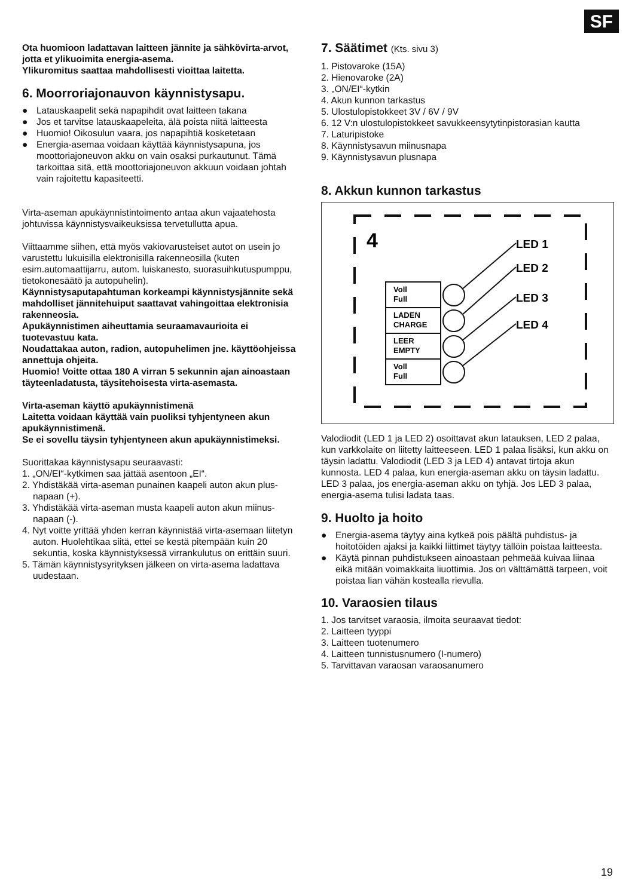SF
Ota huomioon ladattavan laitteen jännite ja sähkövirta-arvot, jotta et ylikuoimita energia-asema.
Ylikuromitus saattaa mahdollisesti vioittaa laitetta.
6. Moorroriajonauvon käynnistysapu.
● Latauskaapelit sekä napapihdit ovat laitteen takana
● Jos et tarvitse latauskaapeleita, älä poista niitä laitteesta
● Huomio! Oikosulun vaara, jos napapihtiä kosketetaan
● Energia-asemaa voidaan käyttää käynnistysapuna, jos moottoriajoneuvon akku on vain osaksi purkautunut. Tämä tarkoittaa sitä, että moottoriajoneuvon akkuun voidaan johtah vain rajoitettu kapasiteetti.
Virta-aseman apukäynnistintoimento antaa akun vajaatehosta johtuvissa käynnistysvaikeuksissa tervetullutta apua.
Viittaamme siihen, että myös vakiovarusteiset autot on usein jo varustettu lukuisilla elektronisilla rakenneosilla (kuten esim.automaattijarru, autom. luiskanesto, suorasuihkutuspumppu, tietokonesäätö ja autopuhelin).
Käynnistysaputapahtuman korkeampi käynnistysjännite sekä mahdolliset jännitehuiput saattavat vahingoittaa elektronisia rakenneosia.
Apukäynnistimen aiheuttamia seuraamavaurioita ei tuotevastuu kata.
Noudattakaa auton, radion, autopuhelimen jne. käyttöohjeissa annettuja ohjeita.
Huomio! Voitte ottaa 180 A virran 5 sekunnin ajan ainoastaan täyteenladatusta, täysitehoisesta virta-asemasta.
Virta-aseman käyttö apukäynnistimenä
Laitetta voidaan käyttää vain puoliksi tyhjentyneen akun apukäynnistimenä.
Se ei sovellu täysin tyhjentyneen akun apukäynnistimeksi.
Suorittakaa käynnistysapu seuraavasti:
1. „ON/EI“-kytkimen saa jättää asentoon „EI“.
2. Yhdistäkää virta-aseman punainen kaapeli auton akun plus-napaan (+).
3. Yhdistäkää virta-aseman musta kaapeli auton akun miinus-napaan (-).
4. Nyt voitte yrittää yhden kerran käynnistää virta-asemaan liitetyn auton. Huolehtikaa siitä, ettei se kestä pitempään kuin 20 sekuntia, koska käynnistyksessä virrankulutus on erittäin suuri.
5. Tämän käynnistysyrityksen jälkeen on virta-asema ladattava uudestaan.
7. Säätimet (Kts. sivu 3)
1. Pistovaroke (15A)
2. Hienovaroke (2A)
3. „ON/EI“-kytkin
4. Akun kunnon tarkastus
5. Ulostulopistokkeet 3V / 6V / 9V
6. 12 V:n ulostulopistokkeet savukkeensytytinpistorasian kautta
7. Laturipistoke
8. Käynnistysavun miinusnapa
9. Käynnistysavun plusnapa
8. Akkun kunnon tarkastus
4
Voll
Full
LADEN
CHARGE
LEER
EMPTY
Voll
Full
LED 1
LED 2
LED 3
LED 4
Valodiodit (LED 1 ja LED 2) osoittavat akun latauksen, LED 2 palaa, kun varkkolaite on liitetty laitteeseen. LED 1 palaa lisäksi, kun akku on täysin ladattu. Valodiodit (LED 3 ja LED 4) antavat tirtoja akun kunnosta. LED 4 palaa, kun energia-aseman akku on täysin ladattu. LED 3 palaa, jos energia-aseman akku on tyhjä. Jos LED 3 palaa, energia-asema tulisi ladata taas.
9. Huolto ja hoito
● Energia-asema täytyy aina kytkeä pois päältä puhdistus- ja hoitotöiden ajaksi ja kaikki liittimet täytyy tällöin poistaa laitteesta.
● Käytä pinnan puhdistukseen ainoastaan pehmeää kuivaa liinaa eikä mitään voimakkaita liuottimia. Jos on välttämättä tarpeen, voit poistaa lian vähän kostealla rievulla.
10. Varaosien tilaus
1. Jos tarvitset varaosia, ilmoita seuraavat tiedot:
2. Laitteen tyyppi
3. Laitteen tuotenumero
4. Laitteen tunnistusnumero (I-numero)
5. Tarvittavan varaosan varaosanumero
19